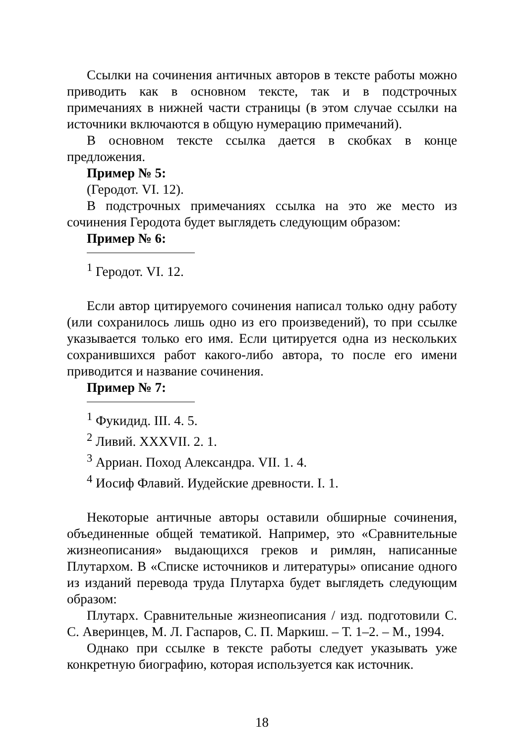Ссылки на сочинения античных авторов в тексте работы можно приводить как в основном тексте, так и в подстрочных примечаниях в нижней части страницы (в этом случае ссылки на источники включаются в общую нумерацию примечаний).
В основном тексте ссылка дается в скобках в конце предложения.
Пример № 5:
(Геродот. VI. 12).
В подстрочных примечаниях ссылка на это же место из сочинения Геродота будет выглядеть следующим образом:
Пример № 6:
<sup>1</sup> Геродот. VI. 12.
Если автор цитируемого сочинения написал только одну работу (или сохранилось лишь одно из его произведений), то при ссылке указывается только его имя. Если цитируется одна из нескольких сохранившихся работ какого-либо автора, то после его имени приводится и название сочинения.
Пример № 7:
<sup>1</sup> Фукидид. III. 4. 5.
<sup>2</sup> Ливий. XXXVII. 2. 1.
<sup>3</sup> Арриан. Поход Александра. VII. 1. 4.
<sup>4</sup> Иосиф Флавий. Иудейские древности. I. 1.
Некоторые античные авторы оставили обширные сочинения, объединенные общей тематикой. Например, это «Сравнительные жизнеописания» выдающихся греков и римлян, написанные Плутархом. В «Списке источников и литературы» описание одного из изданий перевода труда Плутарха будет выглядеть следующим образом:
Плутарх. Сравнительные жизнеописания / изд. подготовили С. С. Аверинцев, М. Л. Гаспаров, С. П. Маркиш. – Т. 1–2. – М., 1994.
Однако при ссылке в тексте работы следует указывать уже конкретную биографию, которая используется как источник.
18